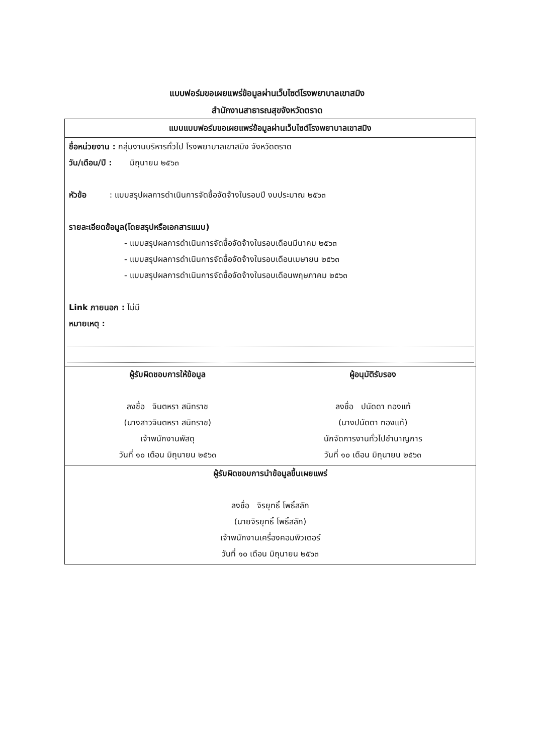แบบฟอร์มขอเผยแพร่ข้อมูลผ่านเว็บไซต์โรงพยาบาลเขาสมิง
สำนักงานสาธารณสุขจังหวัดตราด
แบบแบบฟอร์มขอเผยแพร่ข้อมูลผ่านเว็บไซต์โรงพยาบาลเขาสมิง
ชื่อหน่วยงาน : กลุ่มงานบริหารทั่วไป โรงพยาบาลเขาสมิง จังหวัดตราด
วัน/เดือน/ปี : มิถุนายน ๒๕๖๓
หัวข้อ : แบบสรุปผลการดำเนินการจัดซื้อจัดจ้างในรอบปี งบประมาณ ๒๕๖๓
รายละเอียดข้อมูล(โดยสรุปหรือเอกสารแนบ)
- แบบสรุปผลการดำเนินการจัดซื้อจัดจ้างในรอบเดือนมีนาคม ๒๕๖๓
- แบบสรุปผลการดำเนินการจัดซื้อจัดจ้างในรอบเดือนเมษายน ๒๕๖๓
- แบบสรุปผลการดำเนินการจัดซื้อจัดจ้างในรอบเดือนพฤษภาคม ๒๕๖๓
Link ภายนอก : ไม่มี
หมายเหตุ :
ผู้รับผิดชอบการให้ข้อมูล
ลงชื่อ จินตหรา สนิทราช
(นางสาวจินตหรา สนิทราช)
เจ้าพนักงานพัสดุ
วันที่ ๑๐ เดือน มิถุนายน ๒๕๖๓
ผู้อนุมัติรับรอง
ลงชื่อ ปนัดดา ทองแท้
(นางปนัดดา ทองแท้)
นักจัดการงานทั่วไปชำนาญการ
วันที่ ๑๐ เดือน มิถุนายน ๒๕๖๓
ผู้รับผิดชอบการนำข้อมูลขึ้นเผยแพร่
ลงชื่อ จิรยุทธิ์ โพธิ์สลัก
(นายจิรยุทธิ์ โพธิ์สลัก)
เจ้าพนักงานเครื่องคอมพิวเตอร์
วันที่ ๑๐ เดือน มิถุนายน ๒๕๖๓